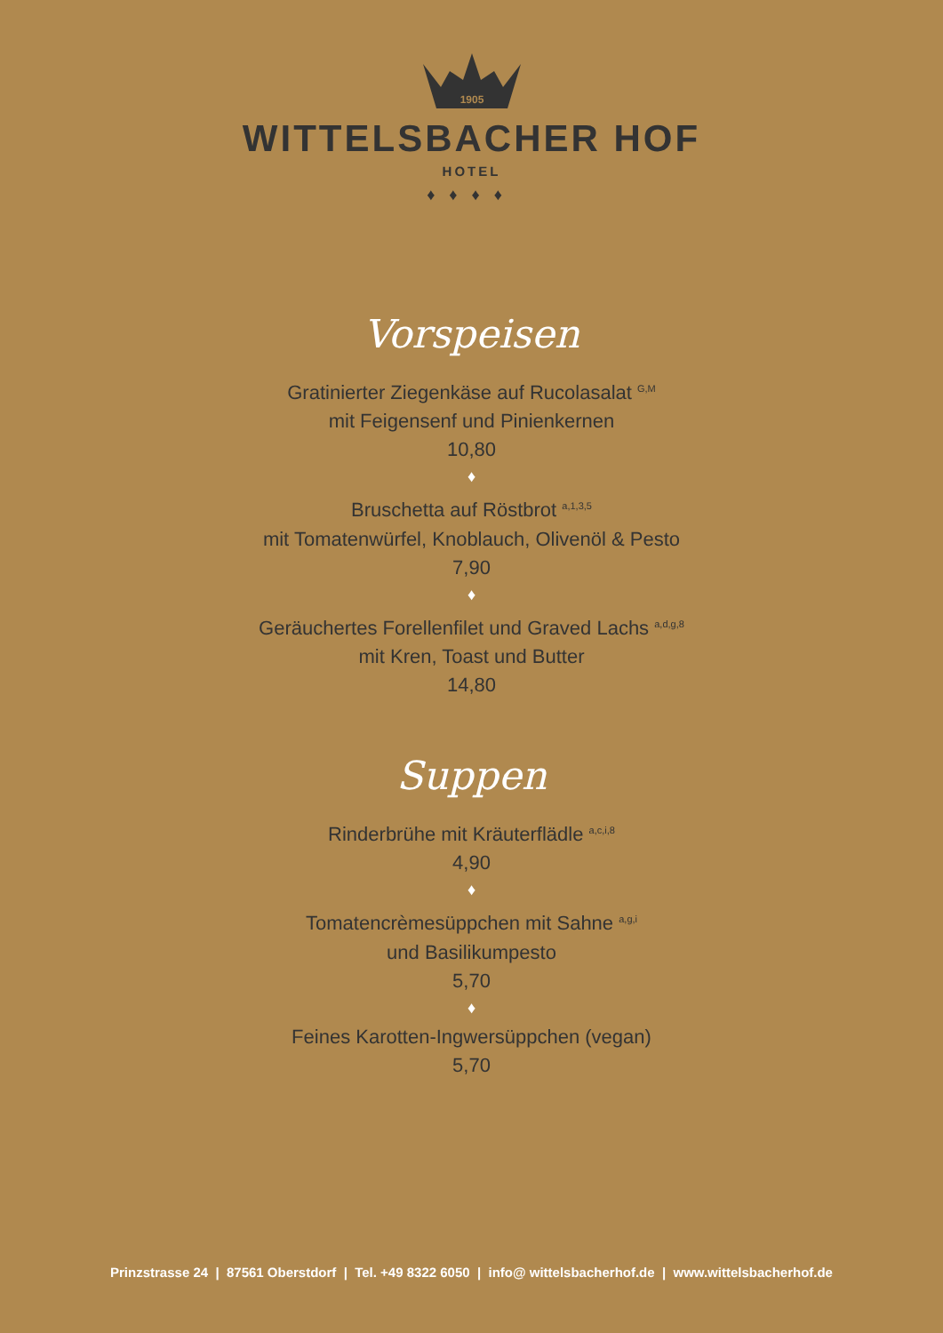1905
WITTELSBACHER HOF
HOTEL
♦♦♦♦
Vorspeisen
Gratinierter Ziegenkäse auf Rucolasalat <sup>G,M</sup>
mit Feigensenf und Pinienkernen
10,80
♦
Bruschetta auf Röstbrot <sup>a,1,3,5</sup>
mit Tomatenwürfel, Knoblauch, Olivenöl & Pesto
7,90
♦
Geräuchertes Forellenfilet und Graved Lachs <sup>a,d,g,8</sup>
mit Kren, Toast und Butter
14,80
Suppen
Rinderbrühe mit Kräuterflädle <sup>a,c,i,8</sup>
4,90
♦
Tomatencrèmesüppchen mit Sahne <sup>a,g,i</sup>
und Basilikumpesto
5,70
♦
Feines Karotten-Ingwersüppchen (vegan)
5,70
Prinzstrasse 24 | 87561 Oberstdorf | Tel. +49 8322 6050 | info@ wittelsbacherhof.de | www.wittelsbacherhof.de